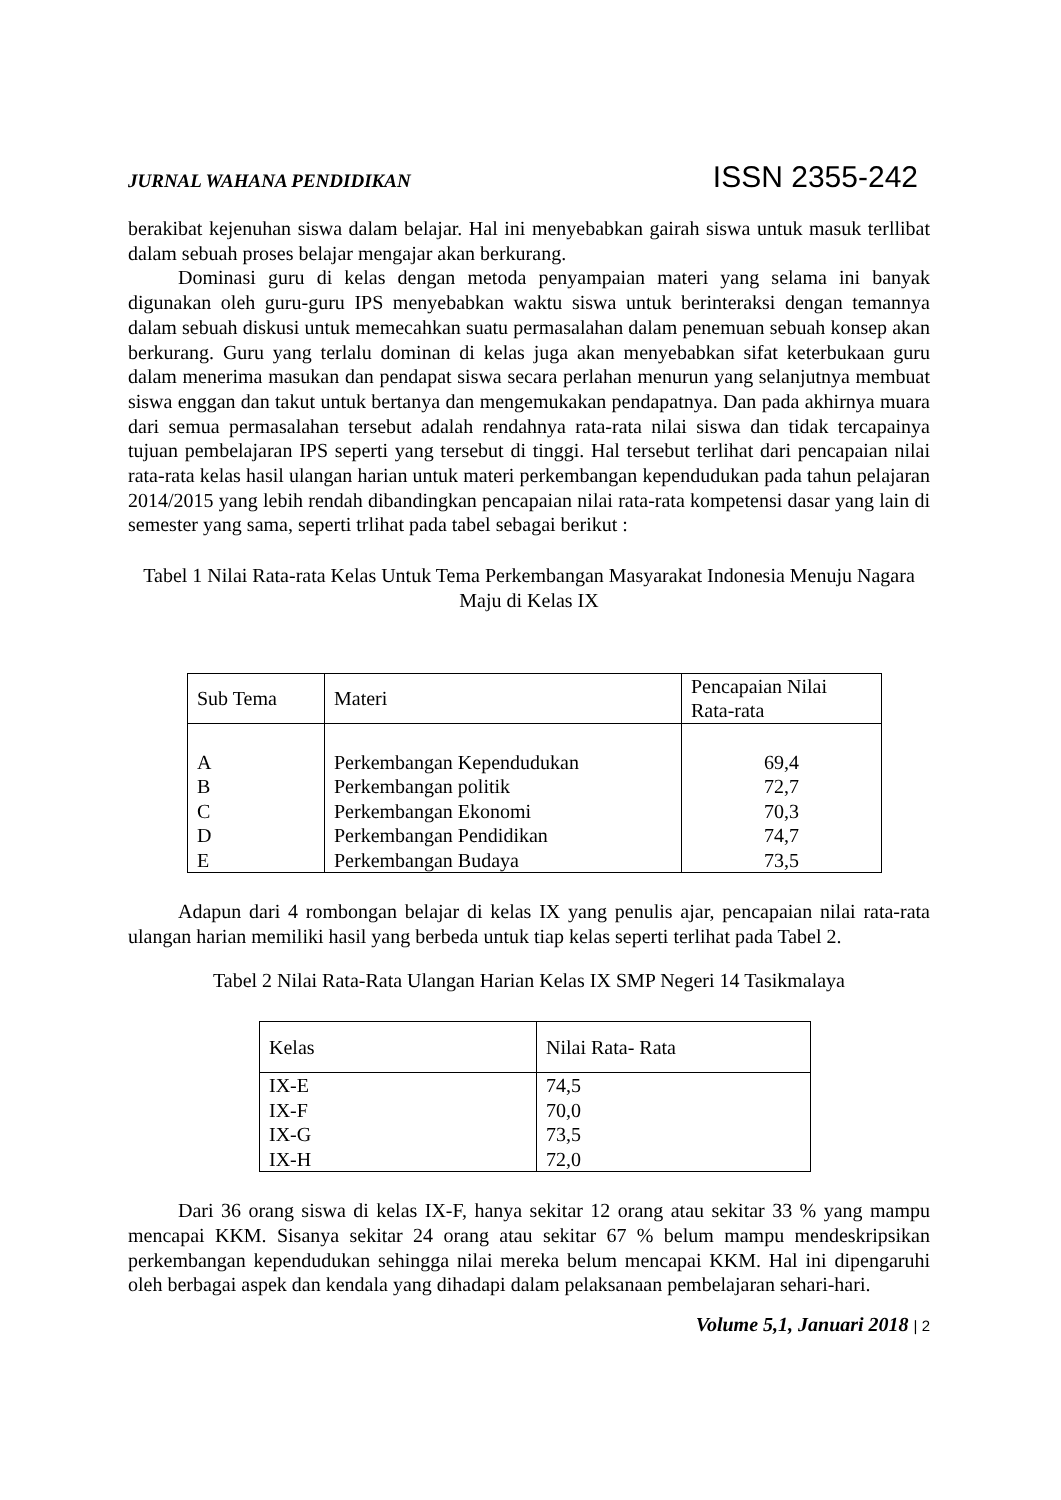JURNAL WAHANA PENDIDIKAN ISSN 2355-242
berakibat kejenuhan siswa dalam belajar. Hal ini menyebabkan gairah siswa untuk masuk terllibat dalam sebuah proses belajar mengajar akan berkurang.
Dominasi guru di kelas dengan metoda penyampaian materi yang selama ini banyak digunakan oleh guru-guru IPS menyebabkan waktu siswa untuk berinteraksi dengan temannya dalam sebuah diskusi untuk memecahkan suatu permasalahan dalam penemuan sebuah konsep akan berkurang. Guru yang terlalu dominan di kelas juga akan menyebabkan sifat keterbukaan guru dalam menerima masukan dan pendapat siswa secara perlahan menurun yang selanjutnya membuat siswa enggan dan takut untuk bertanya dan mengemukakan pendapatnya. Dan pada akhirnya muara dari semua permasalahan tersebut adalah rendahnya rata-rata nilai siswa dan tidak tercapainya tujuan pembelajaran IPS seperti yang tersebut di tinggi. Hal tersebut terlihat dari pencapaian nilai rata-rata kelas hasil ulangan harian untuk materi perkembangan kependudukan pada tahun pelajaran 2014/2015 yang lebih rendah dibandingkan pencapaian nilai rata-rata kompetensi dasar yang lain di semester yang sama, seperti trlihat pada tabel sebagai berikut :
Tabel 1 Nilai Rata-rata Kelas Untuk Tema Perkembangan Masyarakat Indonesia Menuju Nagara Maju di Kelas IX
| Sub Tema | Materi | Pencapaian Nilai Rata-rata |
| A B C D E | Perkembangan Kependudukan Perkembangan politik Perkembangan Ekonomi Perkembangan Pendidikan Perkembangan Budaya | 69,4 72,7 70,3 74,7 73,5 |
Adapun dari 4 rombongan belajar di kelas IX yang penulis ajar, pencapaian nilai rata-rata ulangan harian memiliki hasil yang berbeda untuk tiap kelas seperti terlihat pada Tabel 2.
Tabel 2 Nilai Rata-Rata Ulangan Harian Kelas IX SMP Negeri 14 Tasikmalaya
| Kelas | Nilai Rata- Rata |
| IX-E IX-F IX-G IX-H | 74,5 70,0 73,5 72,0 |
Dari 36 orang siswa di kelas IX-F, hanya sekitar 12 orang atau sekitar 33 % yang mampu mencapai KKM. Sisanya sekitar 24 orang atau sekitar 67 % belum mampu mendeskripsikan perkembangan kependudukan sehingga nilai mereka belum mencapai KKM. Hal ini dipengaruhi oleh berbagai aspek dan kendala yang dihadapi dalam pelaksanaan pembelajaran sehari-hari.
Volume 5,1, Januari 2018 | 2